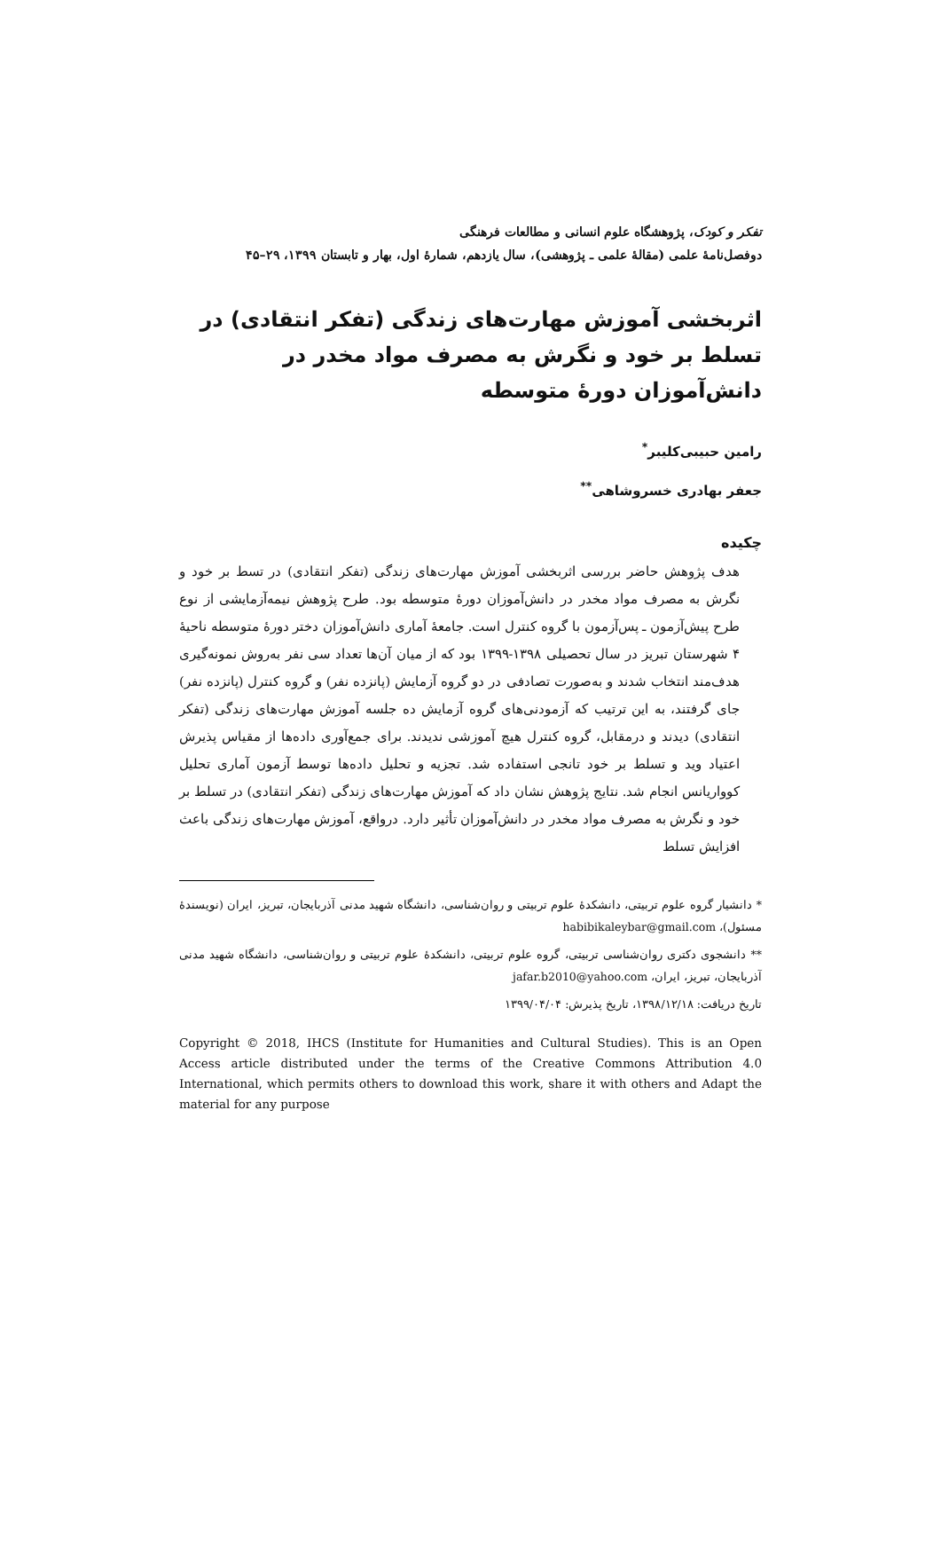تفکر و کودک، پژوهشگاه علوم انسانی و مطالعات فرهنگی
دوفصل‌نامهٔ علمی (مقالهٔ علمی ـ پژوهشی)، سال یازدهم، شمارهٔ اول، بهار و تابستان ۱۳۹۹، ۲۹–۴۵
اثربخشی آموزش مهارت‌های زندگی (تفکر انتقادی) در تسلط بر خود و نگرش به مصرف مواد مخدر در دانش‌آموزان دورهٔ متوسطه
رامین حبیبی‌کلیبر<sup>*</sup>
جعفر بهادری خسروشاهی<sup>**</sup>
چکیده
هدف پژوهش حاضر بررسی اثربخشی آموزش مهارت‌های زندگی (تفکر انتقادی) در تسط بر خود و نگرش به مصرف مواد مخدر در دانش‌آموزان دورهٔ متوسطه بود. طرح پژوهش نیمه‌آزمایشی از نوع طرح پیش‌آزمون ـ پس‌آزمون با گروه کنترل است. جامعهٔ آماری دانش‌آموزان دختر دورهٔ متوسطه ناحیهٔ ۴ شهرستان تبریز در سال تحصیلی ۱۳۹۸-۱۳۹۹ بود که از میان آن‌ها تعداد سی نفر به‌روش نمونه‌گیری هدف‌مند انتخاب شدند و به‌صورت تصادفی در دو گروه آزمایش (پانزده نفر) و گروه کنترل (پانزده نفر) جای گرفتند، به این ترتیب که آزمودنی‌های گروه آزمایش ده جلسه آموزش مهارت‌های زندگی (تفکر انتقادی) دیدند و درمقابل، گروه کنترل هیچ آموزشی ندیدند. برای جمع‌آوری داده‌ها از مقیاس پذیرش اعتیاد وید و تسلط بر خود تانجی استفاده شد. تجزیه و تحلیل داده‌ها توسط آزمون آماری تحلیل کوواریانس انجام شد. نتایج پژوهش نشان داد که آموزش مهارت‌های زندگی (تفکر انتقادی) در تسلط بر خود و نگرش به مصرف مواد مخدر در دانش‌آموزان تأثیر دارد. درواقع، آموزش مهارت‌های زندگی باعث افزایش تسلط
* دانشیار گروه علوم تربیتی، دانشکدهٔ علوم تربیتی و روان‌شناسی، دانشگاه شهید مدنی آذربایجان، تبریز، ایران (نویسندهٔ مسئول)، habibikaleybar@gmail.com
** دانشجوی دکتری روان‌شناسی تربیتی، گروه علوم تربیتی، دانشکدهٔ علوم تربیتی و روان‌شناسی، دانشگاه شهید مدنی آذربایجان، تبریز، ایران، jafar.b2010@yahoo.com
تاریخ دریافت: ۱۳۹۸/۱۲/۱۸، تاریخ پذیرش: ۱۳۹۹/۰۴/۰۴
Copyright © 2018, IHCS (Institute for Humanities and Cultural Studies). This is an Open Access article distributed under the terms of the Creative Commons Attribution 4.0 International, which permits others to download this work, share it with others and Adapt the material for any purpose